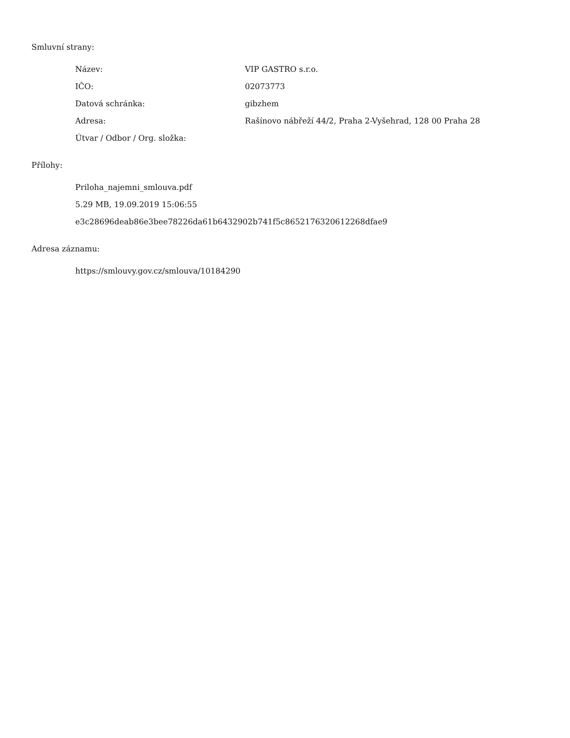Smluvní strany:
| Název: | VIP GASTRO s.r.o. |
| IČO: | 02073773 |
| Datová schránka: | gibzhem |
| Adresa: | Rašínovo nábřeží 44/2, Praha 2-Vyšehrad, 128 00 Praha 28 |
| Útvar / Odbor / Org. složka: | |
Přílohy:
Priloha_najemni_smlouva.pdf
5.29 MB, 19.09.2019 15:06:55
e3c28696deab86e3bee78226da61b6432902b741f5c8652176320612268dfae9
Adresa záznamu:
https://smlouvy.gov.cz/smlouva/10184290